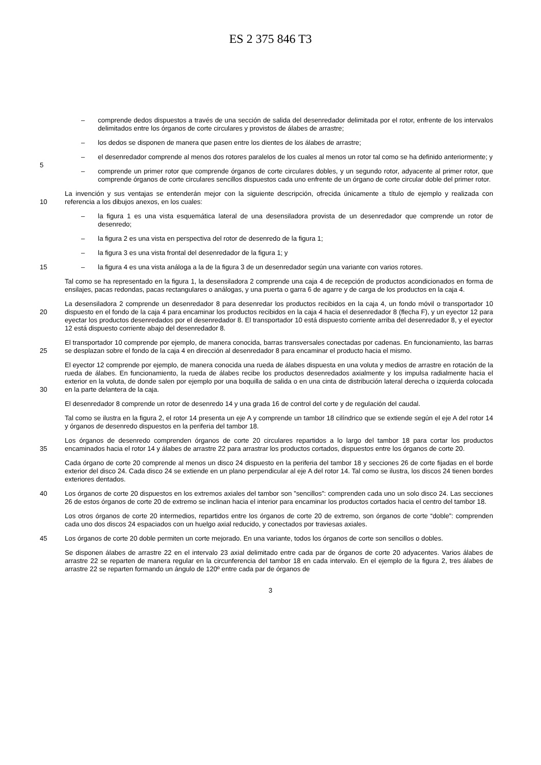ES 2 375 846 T3
– comprende dedos dispuestos a través de una sección de salida del desenredador delimitada por el rotor, enfrente de los intervalos delimitados entre los órganos de corte circulares y provistos de álabes de arrastre;
– los dedos se disponen de manera que pasen entre los dientes de los álabes de arrastre;
5
– el desenredador comprende al menos dos rotores paralelos de los cuales al menos un rotor tal como se ha definido anteriormente; y
– comprende un primer rotor que comprende órganos de corte circulares dobles, y un segundo rotor, adyacente al primer rotor, que comprende órganos de corte circulares sencillos dispuestos cada uno enfrente de un órgano de corte circular doble del primer rotor.
10
La invención y sus ventajas se entenderán mejor con la siguiente descripción, ofrecida únicamente a título de ejemplo y realizada con referencia a los dibujos anexos, en los cuales:
– la figura 1 es una vista esquemática lateral de una desensiladora provista de un desenredador que comprende un rotor de desenredo;
– la figura 2 es una vista en perspectiva del rotor de desenredo de la figura 1;
– la figura 3 es una vista frontal del desenredador de la figura 1; y
15
– la figura 4 es una vista análoga a la de la figura 3 de un desenredador según una variante con varios rotores.
Tal como se ha representado en la figura 1, la desensiladora 2 comprende una caja 4 de recepción de productos acondicionados en forma de ensilajes, pacas redondas, pacas rectangulares o análogas, y una puerta o garra 6 de agarre y de carga de los productos en la caja 4.
20
La desensiladora 2 comprende un desenredador 8 para desenredar los productos recibidos en la caja 4, un fondo móvil o transportador 10 dispuesto en el fondo de la caja 4 para encaminar los productos recibidos en la caja 4 hacia el desenredador 8 (flecha F), y un eyector 12 para eyectar los productos desenredados por el desenredador 8. El transportador 10 está dispuesto corriente arriba del desenredador 8, y el eyector 12 está dispuesto corriente abajo del desenredador 8.
25
El transportador 10 comprende por ejemplo, de manera conocida, barras transversales conectadas por cadenas. En funcionamiento, las barras se desplazan sobre el fondo de la caja 4 en dirección al desenredador 8 para encaminar el producto hacia el mismo.
30
El eyector 12 comprende por ejemplo, de manera conocida una rueda de álabes dispuesta en una voluta y medios de arrastre en rotación de la rueda de álabes. En funcionamiento, la rueda de álabes recibe los productos desenredados axialmente y los impulsa radialmente hacia el exterior en la voluta, de donde salen por ejemplo por una boquilla de salida o en una cinta de distribución lateral derecha o izquierda colocada en la parte delantera de la caja.
El desenredador 8 comprende un rotor de desenredo 14 y una grada 16 de control del corte y de regulación del caudal.
Tal como se ilustra en la figura 2, el rotor 14 presenta un eje A y comprende un tambor 18 cilíndrico que se extiende según el eje A del rotor 14 y órganos de desenredo dispuestos en la periferia del tambor 18.
35
Los órganos de desenredo comprenden órganos de corte 20 circulares repartidos a lo largo del tambor 18 para cortar los productos encaminados hacia el rotor 14 y álabes de arrastre 22 para arrastrar los productos cortados, dispuestos entre los órganos de corte 20.
Cada órgano de corte 20 comprende al menos un disco 24 dispuesto en la periferia del tambor 18 y secciones 26 de corte fijadas en el borde exterior del disco 24. Cada disco 24 se extiende en un plano perpendicular al eje A del rotor 14. Tal como se ilustra, los discos 24 tienen bordes exteriores dentados.
40
Los órganos de corte 20 dispuestos en los extremos axiales del tambor son ”sencillos”: comprenden cada uno un solo disco 24. Las secciones 26 de estos órganos de corte 20 de extremo se inclinan hacia el interior para encaminar los productos cortados hacia el centro del tambor 18.
Los otros órganos de corte 20 intermedios, repartidos entre los órganos de corte 20 de extremo, son órganos de corte “doble”: comprenden cada uno dos discos 24 espaciados con un huelgo axial reducido, y conectados por traviesas axiales.
45
Los órganos de corte 20 doble permiten un corte mejorado. En una variante, todos los órganos de corte son sencillos o dobles.
Se disponen álabes de arrastre 22 en el intervalo 23 axial delimitado entre cada par de órganos de corte 20 adyacentes. Varios álabes de arrastre 22 se reparten de manera regular en la circunferencia del tambor 18 en cada intervalo. En el ejemplo de la figura 2, tres álabes de arrastre 22 se reparten formando un ángulo de 120º entre cada par de órganos de
3